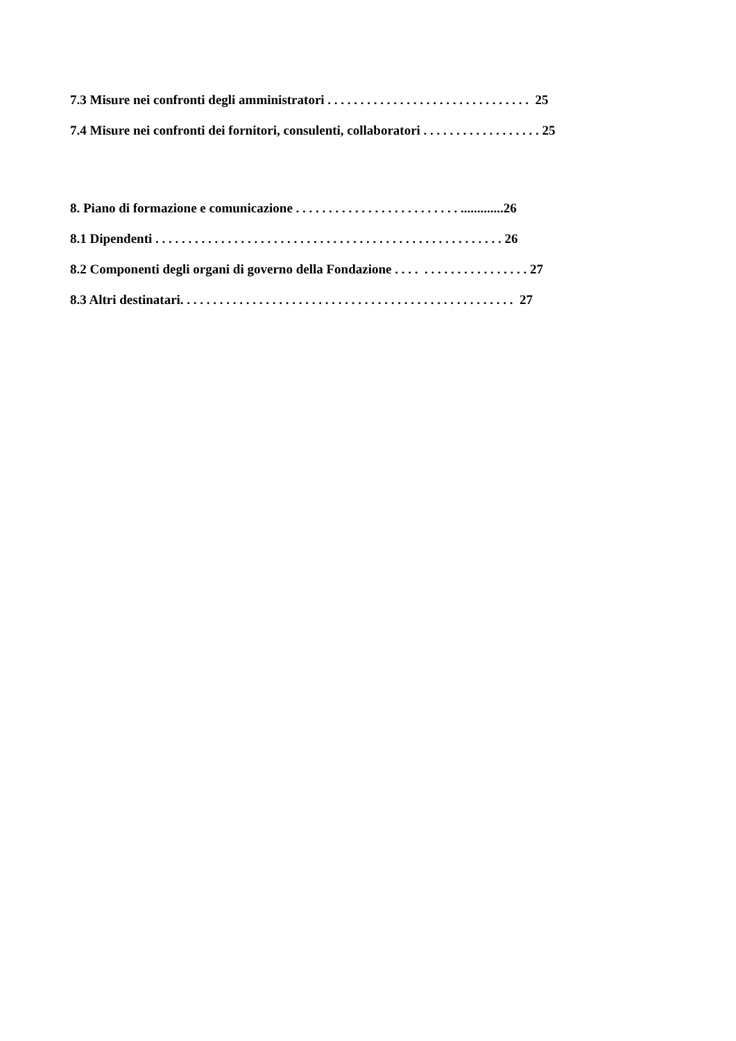7.3 Misure nei confronti degli amministratori . . . . . . . . . . . . . . . . . . . . . . . . . . . . . . . 25
7.4 Misure nei confronti dei fornitori, consulenti, collaboratori . . . . . . . . . . . . . . . . . . 25
8. Piano di formazione e comunicazione . . . . . . . . . . . . . . . . . . . . . . . . . .............26
8.1 Dipendenti . . . . . . . . . . . . . . . . . . . . . . . . . . . . . . . . . . . . . . . . . . . . . . . . . . . . . 26
8.2 Componenti degli organi di governo della Fondazione . . . . . . . . . . . . . . . . . . . . 27
8.3 Altri destinatari. . . . . . . . . . . . . . . . . . . . . . . . . . . . . . . . . . . . . . . . . . . . . . . . . . . 27